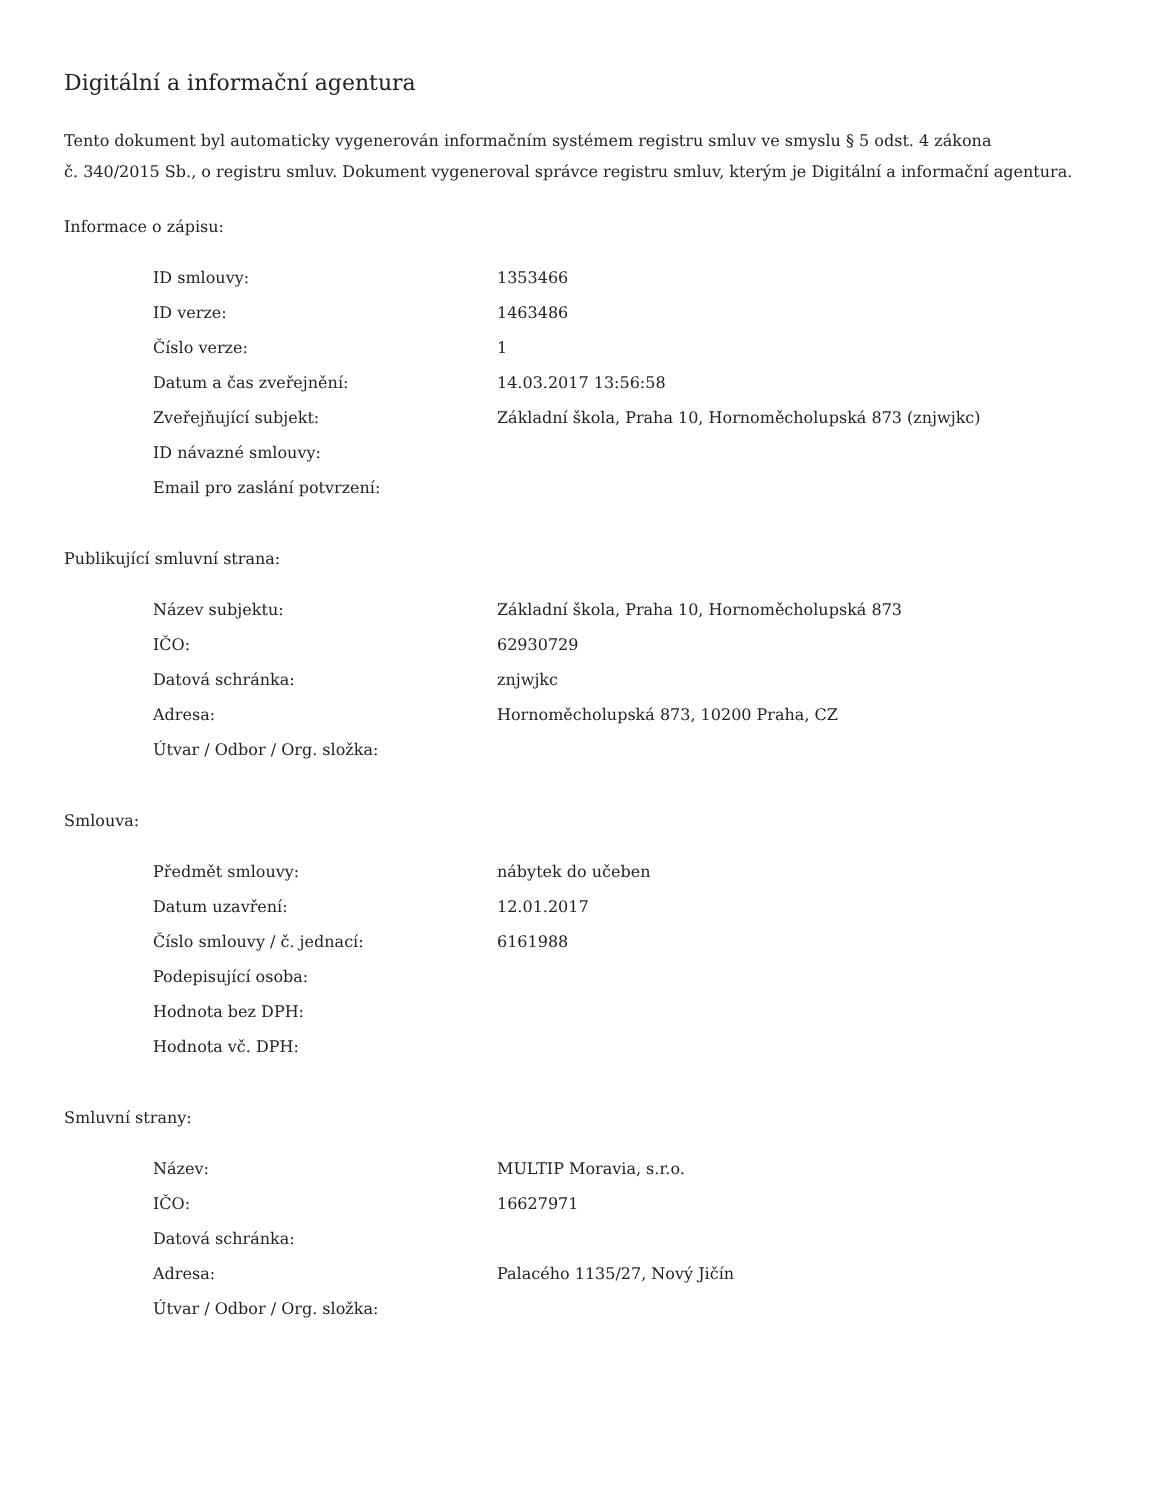Digitální a informační agentura
Tento dokument byl automaticky vygenerován informačním systémem registru smluv ve smyslu § 5 odst. 4 zákona
č. 340/2015 Sb., o registru smluv. Dokument vygeneroval správce registru smluv, kterým je Digitální a informační agentura.
Informace o zápisu:
| ID smlouvy: | 1353466 |
| ID verze: | 1463486 |
| Číslo verze: | 1 |
| Datum a čas zveřejnění: | 14.03.2017 13:56:58 |
| Zveřejňující subjekt: | Základní škola, Praha 10, Hornoměcholupská 873 (znjwjkc) |
| ID návazné smlouvy: | |
| Email pro zaslání potvrzení: | |
Publikující smluvní strana:
| Název subjektu: | Základní škola, Praha 10, Hornoměcholupská 873 |
| IČO: | 62930729 |
| Datová schránka: | znjwjkc |
| Adresa: | Hornoměcholupská 873, 10200 Praha, CZ |
| Útvar / Odbor / Org. složka: | |
Smlouva:
| Předmět smlouvy: | nábytek do učeben |
| Datum uzavření: | 12.01.2017 |
| Číslo smlouvy / č. jednací: | 6161988 |
| Podepisující osoba: | |
| Hodnota bez DPH: | |
| Hodnota vč. DPH: | |
Smluvní strany:
| Název: | MULTIP Moravia, s.r.o. |
| IČO: | 16627971 |
| Datová schránka: | |
| Adresa: | Palacého 1135/27, Nový Jičín |
| Útvar / Odbor / Org. složka: | |